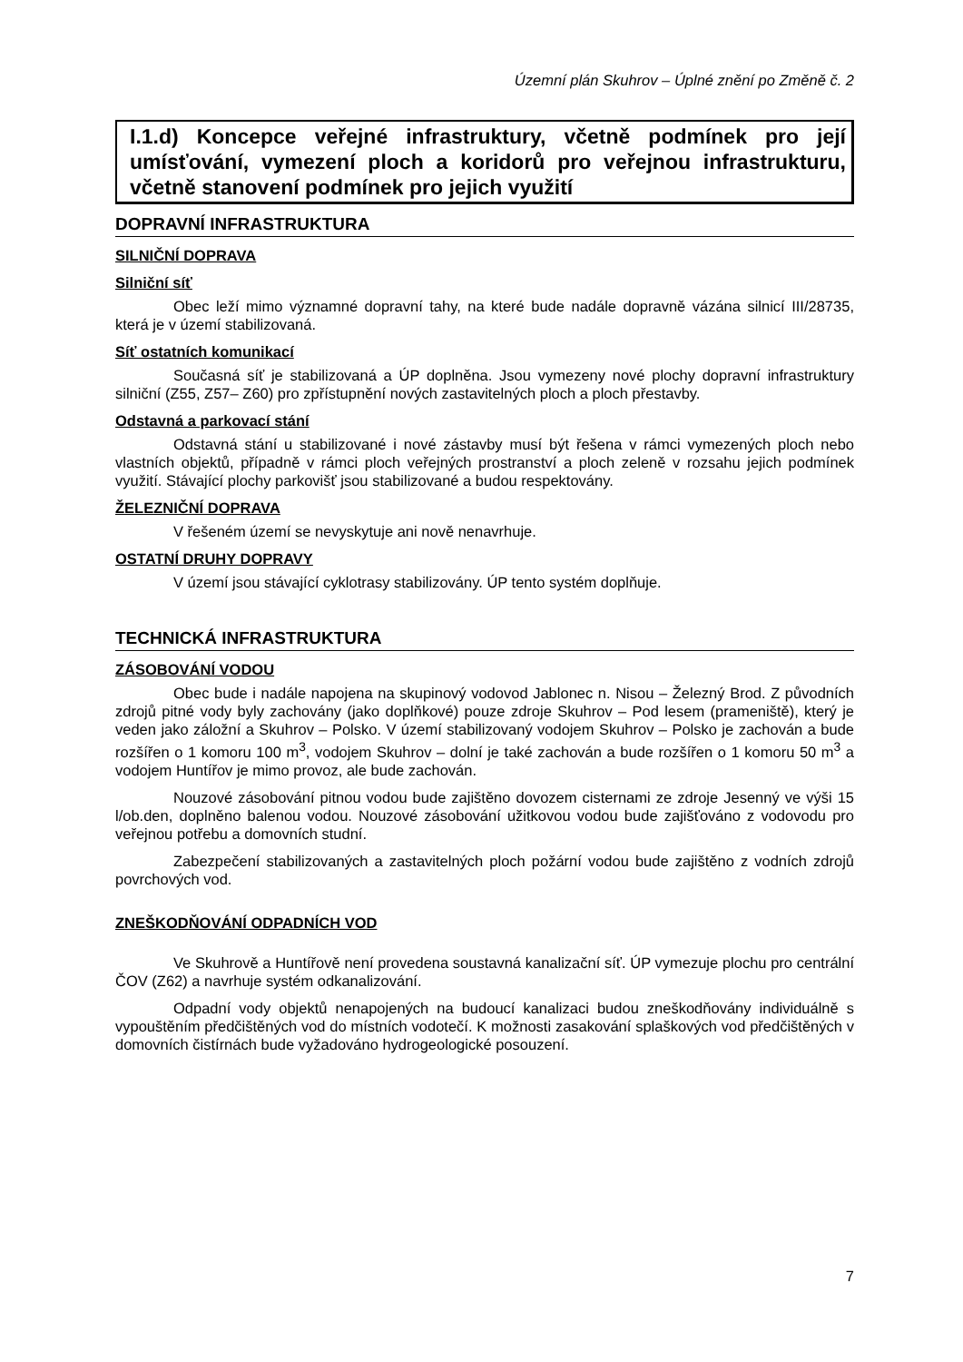Územní plán Skuhrov – Úplné znění po Změně č. 2
I.1.d) Koncepce veřejné infrastruktury, včetně podmínek pro její umísťování, vymezení ploch a koridorů pro veřejnou infrastrukturu, včetně stanovení podmínek pro jejich využití
DOPRAVNÍ INFRASTRUKTURA
SILNIČNÍ DOPRAVA
Silniční síť
Obec leží mimo významné dopravní tahy, na které bude nadále dopravně vázána silnicí III/28735, která je v území stabilizovaná.
Síť ostatních komunikací
Současná síť je stabilizovaná a ÚP doplněna. Jsou vymezeny nové plochy dopravní infrastruktury silniční (Z55, Z57– Z60) pro zpřístupnění nových zastavitelných ploch a ploch přestavby.
Odstavná a parkovací stání
Odstavná stání u stabilizované i nové zástavby musí být řešena v rámci vymezených ploch nebo vlastních objektů, případně v rámci ploch veřejných prostranství a ploch zeleně v rozsahu jejich podmínek využití. Stávající plochy parkovišť jsou stabilizované a budou respektovány.
ŽELEZNIČNÍ DOPRAVA
V řešeném území se nevyskytuje ani nově nenavrhuje.
OSTATNÍ DRUHY DOPRAVY
V území jsou stávající cyklotrasy stabilizovány. ÚP tento systém doplňuje.
TECHNICKÁ INFRASTRUKTURA
ZÁSOBOVÁNÍ VODOU
Obec bude i nadále napojena na skupinový vodovod Jablonec n. Nisou – Železný Brod. Z původních zdrojů pitné vody byly zachovány (jako doplňkové) pouze zdroje Skuhrov – Pod lesem (prameniště), který je veden jako záložní a Skuhrov – Polsko. V území stabilizovaný vodojem Skuhrov – Polsko je zachován a bude rozšířen o 1 komoru 100 m<sup>3</sup>, vodojem Skuhrov – dolní je také zachován a bude rozšířen o 1 komoru 50 m<sup>3</sup> a vodojem Huntířov je mimo provoz, ale bude zachován.
Nouzové zásobování pitnou vodou bude zajištěno dovozem cisternami ze zdroje Jesenný ve výši 15 l/ob.den, doplněno balenou vodou. Nouzové zásobování užitkovou vodou bude zajišťováno z vodovodu pro veřejnou potřebu a domovních studní.
Zabezpečení stabilizovaných a zastavitelných ploch požární vodou bude zajištěno z vodních zdrojů povrchových vod.
ZNEŠKODŇOVÁNÍ ODPADNÍCH VOD
Ve Skuhrově a Huntířově není provedena soustavná kanalizační síť. ÚP vymezuje plochu pro centrální ČOV (Z62) a navrhuje systém odkanalizování.
Odpadní vody objektů nenapojených na budoucí kanalizaci budou zneškodňovány individuálně s vypouštěním předčištěných vod do místních vodotečí. K možnosti zasakování splaškových vod předčištěných v domovních čistírnách bude vyžadováno hydrogeologické posouzení.
7